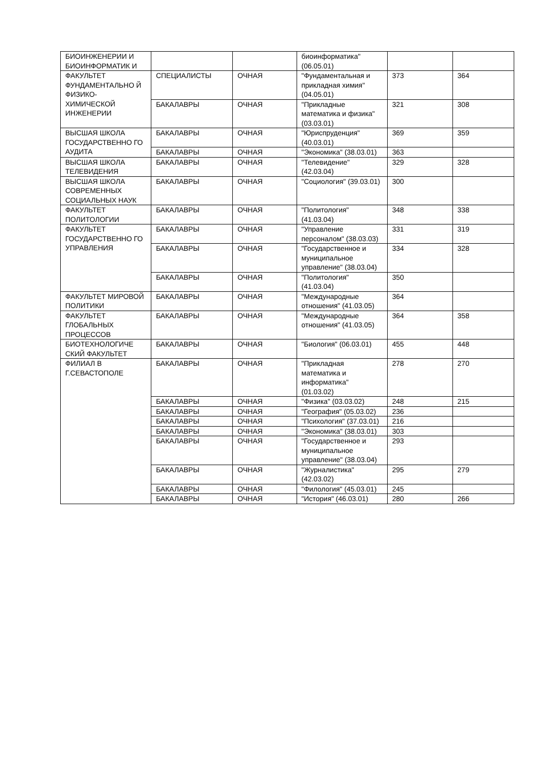| БИОИНЖЕНЕРИИ И БИОИНФОРМАТИК И | | | биоинформатика" (06.05.01) | | |
| ФАКУЛЬТЕТ ФУНДАМЕНТАЛЬНО Й ФИЗИКО-ХИМИЧЕСКОЙ ИНЖЕНЕРИИ | СПЕЦИАЛИСТЫ | ОЧНАЯ | "Фундаментальная и прикладная химия" (04.05.01) | 373 | 364 |
| | БАКАЛАВРЫ | ОЧНАЯ | "Прикладные математика и физика" (03.03.01) | 321 | 308 |
| ВЫСШАЯ ШКОЛА ГОСУДАРСТВЕННО ГО АУДИТА | БАКАЛАВРЫ | ОЧНАЯ | "Юриспруденция" (40.03.01) | 369 | 359 |
| | БАКАЛАВРЫ | ОЧНАЯ | "Экономика" (38.03.01) | 363 | |
| ВЫСШАЯ ШКОЛА ТЕЛЕВИДЕНИЯ | БАКАЛАВРЫ | ОЧНАЯ | "Телевидение" (42.03.04) | 329 | 328 |
| ВЫСШАЯ ШКОЛА СОВРЕМЕННЫХ СОЦИАЛЬНЫХ НАУК | БАКАЛАВРЫ | ОЧНАЯ | "Социология" (39.03.01) | 300 | |
| ФАКУЛЬТЕТ ПОЛИТОЛОГИИ | БАКАЛАВРЫ | ОЧНАЯ | "Политология" (41.03.04) | 348 | 338 |
| ФАКУЛЬТЕТ ГОСУДАРСТВЕННО ГО УПРАВЛЕНИЯ | БАКАЛАВРЫ | ОЧНАЯ | "Управление персоналом" (38.03.03) | 331 | 319 |
| | БАКАЛАВРЫ | ОЧНАЯ | "Государственное и муниципальное управление" (38.03.04) | 334 | 328 |
| | БАКАЛАВРЫ | ОЧНАЯ | "Политология" (41.03.04) | 350 | |
| ФАКУЛЬТЕТ МИРОВОЙ ПОЛИТИКИ | БАКАЛАВРЫ | ОЧНАЯ | "Международные отношения" (41.03.05) | 364 | |
| ФАКУЛЬТЕТ ГЛОБАЛЬНЫХ ПРОЦЕССОВ | БАКАЛАВРЫ | ОЧНАЯ | "Международные отношения" (41.03.05) | 364 | 358 |
| БИОТЕХНОЛОГИЧЕ СКИЙ ФАКУЛЬТЕТ | БАКАЛАВРЫ | ОЧНАЯ | "Биология" (06.03.01) | 455 | 448 |
| ФИЛИАЛ В Г.СЕВАСТОПОЛЕ | БАКАЛАВРЫ | ОЧНАЯ | "Прикладная математика и информатика" (01.03.02) | 278 | 270 |
| | БАКАЛАВРЫ | ОЧНАЯ | "Физика" (03.03.02) | 248 | 215 |
| | БАКАЛАВРЫ | ОЧНАЯ | "География" (05.03.02) | 236 | |
| | БАКАЛАВРЫ | ОЧНАЯ | "Психология" (37.03.01) | 216 | |
| | БАКАЛАВРЫ | ОЧНАЯ | "Экономика" (38.03.01) | 303 | |
| | БАКАЛАВРЫ | ОЧНАЯ | "Государственное и муниципальное управление" (38.03.04) | 293 | |
| | БАКАЛАВРЫ | ОЧНАЯ | "Журналистика" (42.03.02) | 295 | 279 |
| | БАКАЛАВРЫ | ОЧНАЯ | "Филология" (45.03.01) | 245 | |
| | БАКАЛАВРЫ | ОЧНАЯ | "История" (46.03.01) | 280 | 266 |